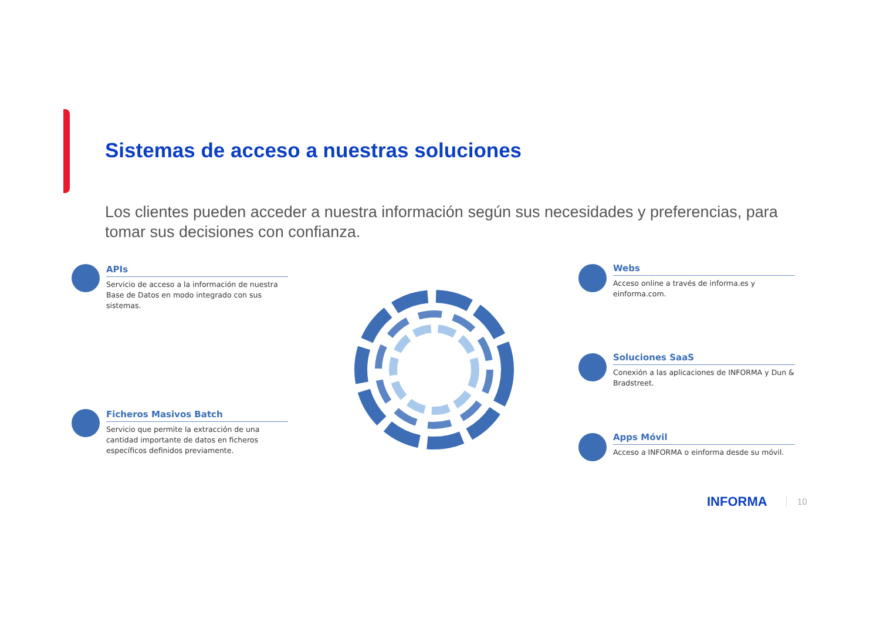Sistemas de acceso a nuestras soluciones
Los clientes pueden acceder a nuestra información según sus necesidades y preferencias, para tomar sus decisiones con confianza.
APIs
Servicio de acceso a la información de nuestra Base de Datos en modo integrado con sus sistemas.
Ficheros Masivos Batch
Servicio que permite la extracción de una cantidad importante de datos en ficheros específicos definidos previamente.
Webs
Acceso online a través de informa.es y einforma.com.
Soluciones SaaS
Conexión a las aplicaciones de INFORMA y Dun & Bradstreet.
Apps Móvil
Acceso a INFORMA o einforma desde su móvil.
INFORMA 10